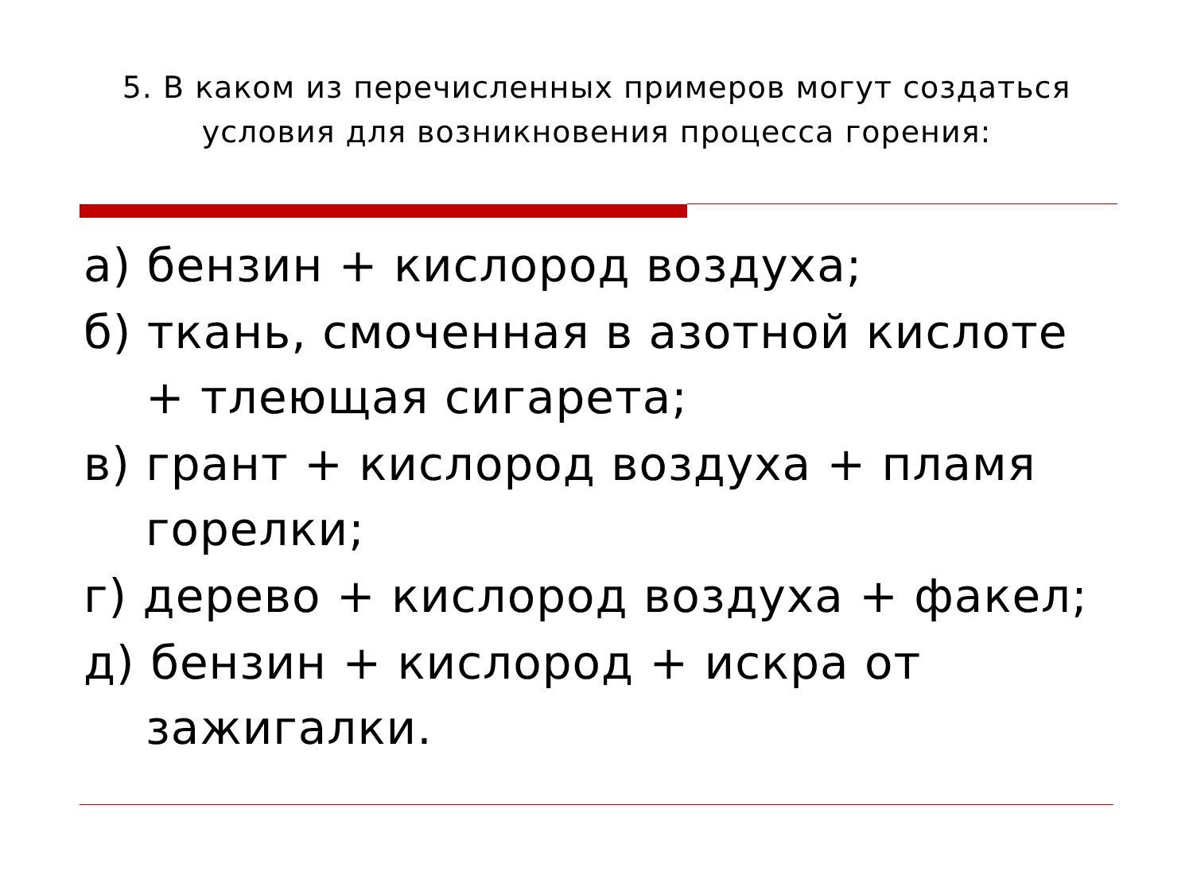5. В каком из перечисленных примеров могут создаться условия для возникновения процесса горения:
а) бензин + кислород воздуха;
б) ткань, смоченная в азотной кислоте + тлеющая сигарета;
в) грант + кислород воздуха + пламя горелки;
г) дерево + кислород воздуха + факел;
д) бензин + кислород + искра от зажигалки.